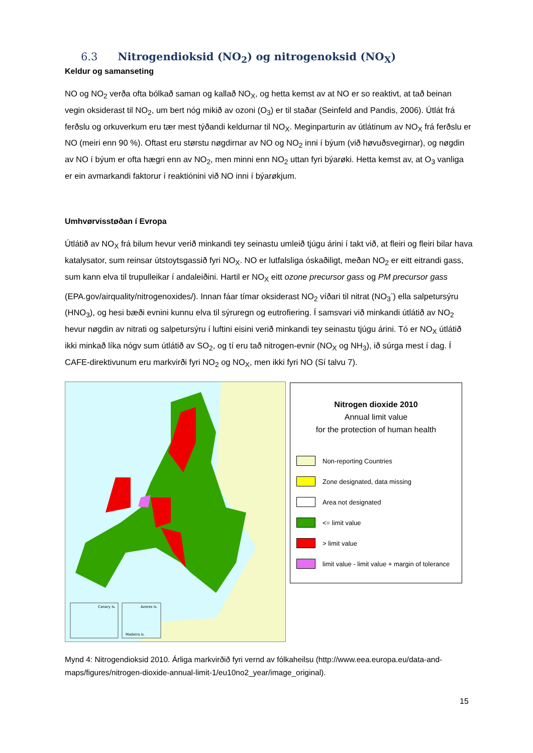6.3 Nitrogendioksid (NO<sub>2</sub>) og nitrogenoksid (NO<sub>X</sub>)
Keldur og samanseting
NO og NO<sub>2</sub> verða ofta bólkað saman og kallað NO<sub>X</sub>, og hetta kemst av at NO er so reaktivt, at tað beinan vegin oksiderast til NO<sub>2</sub>, um bert nóg mikið av ozoni (O<sub>3</sub>) er til staðar (Seinfeld and Pandis, 2006). Útlát frá ferðslu og orkuverkum eru tær mest týðandi keldurnar til NO<sub>X</sub>. Meginparturin av útlátinum av NO<sub>X</sub> frá ferðslu er NO (meiri enn 90 %). Oftast eru størstu nøgdirnar av NO og NO<sub>2</sub> inni í býum (við høvuðsvegirnar), og nøgdin av NO í býum er ofta hægri enn av NO<sub>2</sub>, men minni enn NO<sub>2</sub> uttan fyri býarøki. Hetta kemst av, at O<sub>3</sub> vanliga er ein avmarkandi faktorur í reaktiónini við NO inni í býarøkjum.
Umhvørvisstøðan í Evropa
Útlátið av NO<sub>X</sub> frá bilum hevur verið minkandi tey seinastu umleið tjúgu árini í takt við, at fleiri og fleiri bilar hava katalysator, sum reinsar útstoytsgassið fyri NO<sub>X</sub>. NO er lutfalsliga óskaðiligt, meðan NO<sub>2</sub> er eitt eitrandi gass, sum kann elva til trupulleikar í andaleiðini. Hartil er NO<sub>X</sub> eitt ozone precursor gass og PM precursor gass (EPA.gov/airquality/nitrogenoxides/). Innan fáar tímar oksiderast NO<sub>2</sub> víðari til nitrat (NO<sub>3</sub><sup>-</sup>) ella salpetursýru (HNO<sub>3</sub>), og hesi bæði evnini kunnu elva til sýruregn og eutrofiering. Í samsvari við minkandi útlátið av NO<sub>2</sub> hevur nøgdin av nitrati og salpetursýru í luftini eisini verið minkandi tey seinastu tjúgu árini. Tó er NO<sub>X</sub> útlátið ikki minkað líka nógv sum útlátið av SO<sub>2</sub>, og tí eru tað nitrogen-evnir (NO<sub>X</sub> og NH<sub>3</sub>), ið súrga mest í dag. Í CAFE-direktivunum eru markvirði fyri NO<sub>2</sub> og NO<sub>X</sub>, men ikki fyri NO (Sí talvu 7).
Canary Is.
Azores Is.
Madeira is.
Nitrogen dioxide 2010
Annual limit value
for the protection of human health
Non-reporting Countries
Zone designated, data missing
Area not designated
<= limit value
> limit value
limit value - limit value + margin of tolerance
Mynd 4: Nitrogendioksid 2010. Árliga markvirðið fyri vernd av fólkaheilsu (http://www.eea.europa.eu/data-and-maps/figures/nitrogen-dioxide-annual-limit-1/eu10no2_year/image_original).
15